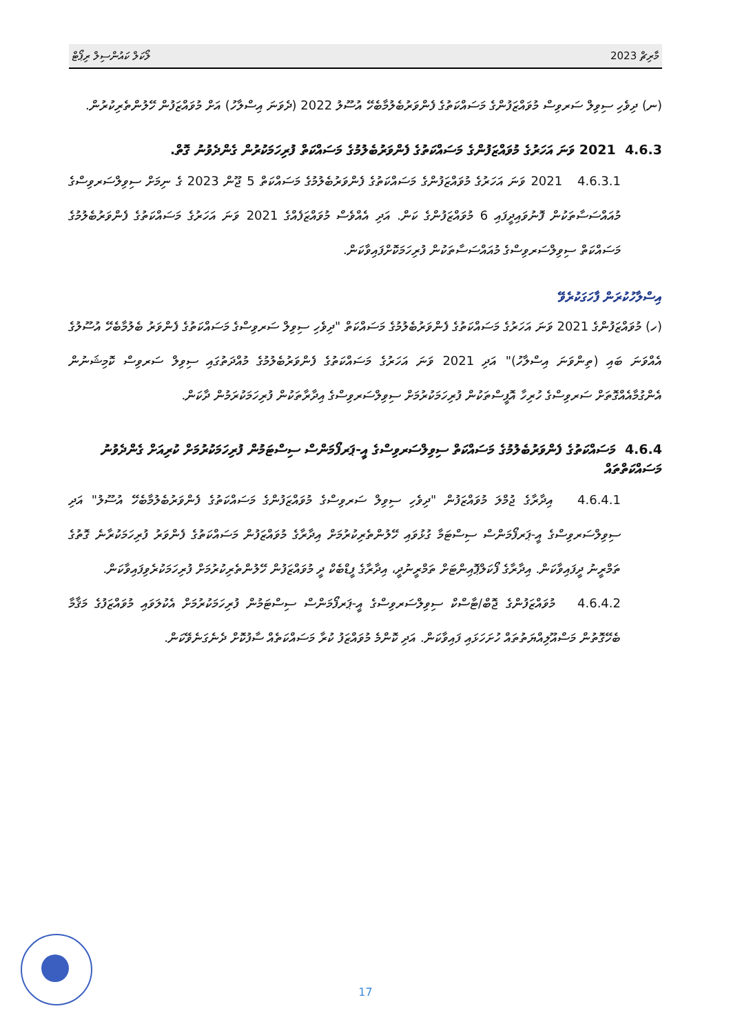މާރިޗް 2023 ލޯކަލް ކައުންސިލް ރިޕޯޓް
(ނ) ދިވެހި ސިވިލް ސަރވިސް މުވައްޒަފުންގެ މަސައްކަތުގެ ފެންވަރުބެލުމާބެހޭ އުސޫލު 2022 (ދެވަނަ އިސްލާހު) އަށް މުވައްޒަފުން ހޭލުންތެރިކުރުން.
4.6.3 2021 ވަނަ އަހަރުގެ މުވައްޒަފުންގެ މަސައްކަތުގެ ފެންވަރުބެލުމުގެ މަސައްކަތް ފުރިހަމަކުރުން ގެންދެވުނު ގޮތް.
4.6.3.1 2021 ވަނަ އަހަރުގެ މުވައްޒަފުންގެ މަސައްކަތުގެ ފެންވަރުބެލުމުގެ މަސައްކަތް 5 ޖޫން 2023 ގެ ނިމަށް ސިވިލްސަރވިސްގެ މުއައްސަސާތަކުން ފޮނުވައިދީފައި 6 މުވައްޒަފުންގެ ކަން. އަދި އެއްވެސް މުވައްޒަފެއްގެ 2021 ވަނަ އަހަރުގެ މަސައްކަތުގެ ފެންވަރުބެލުމުގެ މަސައްކަތް ސިވިލްސަރވިސްގެ މުއައްސަސާތަކުން ފުރިހަމަކޮށްފައިވާކަން.
އިސްލާހުކުރަން ފާހަގަކުރެވޭ
(ހ) މުވައްޒަފުންގެ 2021 ވަނަ އަހަރުގެ މަސައްކަތުގެ ފެންވަރުބެލުމުގެ މަސައްކަތް "ދިވެހި ސިވިލް ސަރވިސްގެ މަސައްކަތުގެ ފެންވަރު ބެލުމާބެހޭ އުސޫލުގެ އެއްވަނަ ބައި (ތިންވަނަ އިސްލާހު)" އަދި 2021 ވަނަ އަހަރުގެ މަސައްކަތުގެ ފެންވަރުބެލުމުގެ މުއްދަތުގައި ސިވިލް ސަރވިސް ކޮމިޝަނުން އެންގުމާއެއްގޮތަށް ސަރވިސްގެ ހުރިހާ އޮފީސްތަކުން ފުރިހަމަކުރުމަށް ސިވިލްސަރވިސްގެ އިދާރާތަކުން ފުރިހަމަކުރަމުން ދާކަން.
4.6.4 މަސައްކަތުގެ ފެންވަރުބެލުމުގެ މަސައްކަތް ސިވިލްސަރވިސްގެ އީ-ޕަރފޯމަންސް ސިސްޓަމުން ފުރިހަމަކުރުމަށް ކުރިއަށް ގެންދެވުނު މަސައްކަތްތައް
4.6.4.1 އިދާރާގެ ޖުމްލަ މުވައްޒަފުން "ދިވެހި ސިވިލް ސަރވިސްގެ މުވައްޒަފުންގެ މަސައްކަތުގެ ފެންވަރުބެލުމާބެހޭ އުސޫލު" އަދި ސިވިލްސަރވިސްގެ އީ-ޕަރފޯމަންސް ސިސްޓަމާ ގުޅުވައި ހޭލުންތެރިކުރުމަށް އިދާރާގެ މުވައްޒަފުން މަސައްކަތުގެ ފެންވަރު ފުރިހަމަކުރާނެ ގޮތުގެ ތަމްރީނު ދީފައިވާކަން. އިދާރާގެ ފޯކަލްޕޮއިންޓަށް ތަމްރީނުދީ، އިދާރާގެ ފީޑްބެކް ދީ މުވައްޒަފުން ހޭލުންތެރިކުރުމަށް ފުރިހަމަކުރެވިފައިވާކަން.
4.6.4.2 މުވައްޒަފުންގެ ޖޮބް/ޓާސްކް ސިވިލްސަރވިސްގެ އީ-ޕަރފޯމަންސް ސިސްޓަމުން ފުރިހަމަކުރުމަށް އެކުލަވައި މުވައްޒަފުގެ މަޤާމާ ބެހޭގޮތުން މަސްއޫލިއްޔަތުތައް ހުށަހަޅައި ފައިވާކަން. އަދި ކޮންމެ މުވައްޒަފު ކުރާ މަސައްކަތެއް ސާފުކޮށް ދެނެގަނެވޭކަން.
17